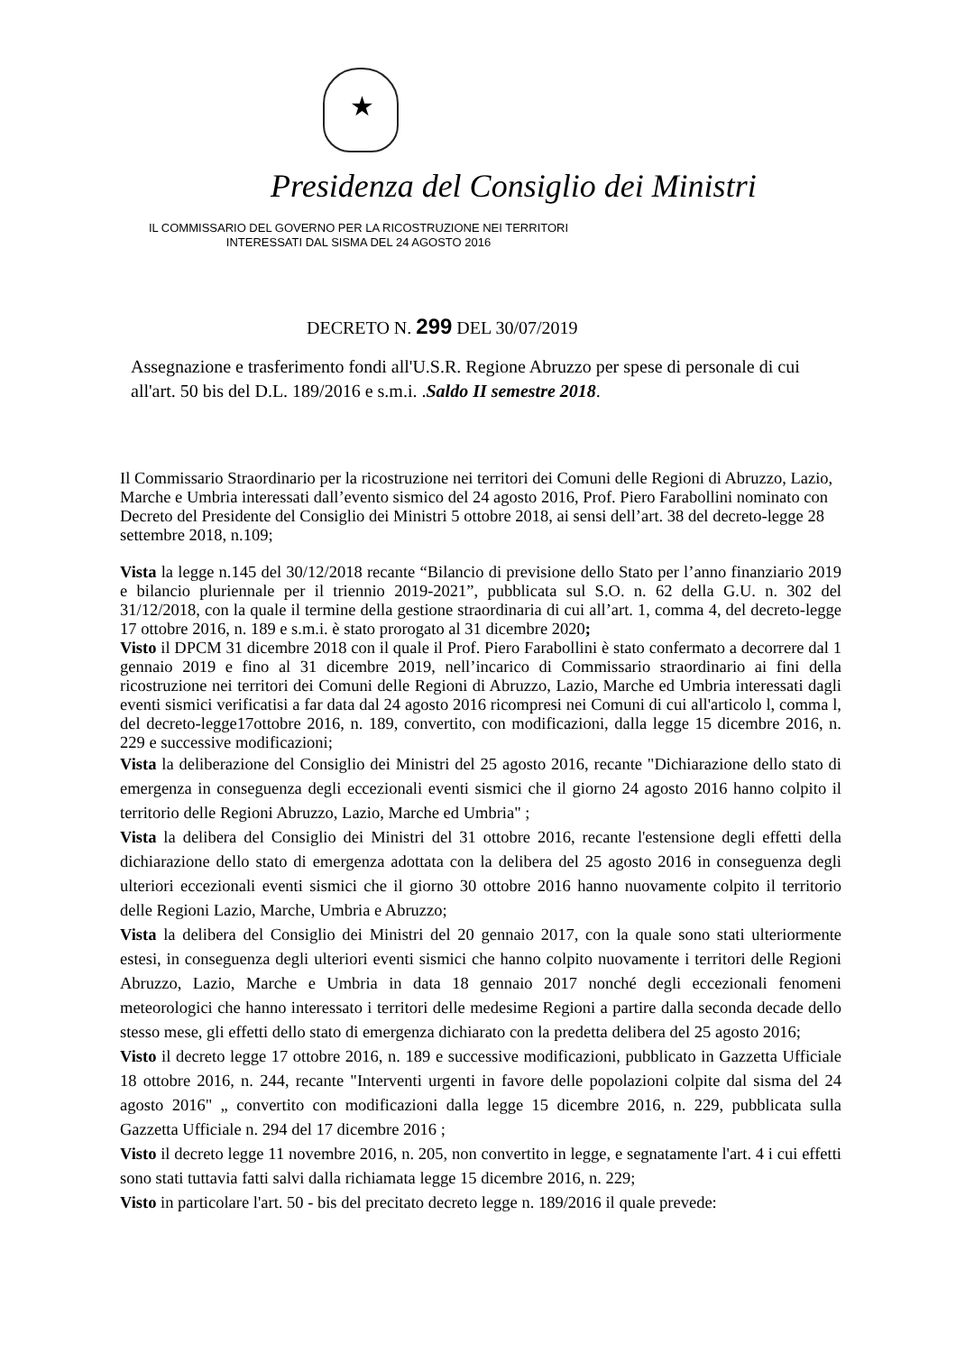★
Presidenza del Consiglio dei Ministri
IL COMMISSARIO DEL GOVERNO PER LA RICOSTRUZIONE NEI TERRITORI
INTERESSATI DAL SISMA DEL 24 AGOSTO 2016
DECRETO N. 299 DEL 30/07/2019
Assegnazione e trasferimento fondi all'U.S.R. Regione Abruzzo per spese di personale di cui all'art. 50 bis del D.L. 189/2016 e s.m.i. .Saldo II semestre 2018.
Il Commissario Straordinario per la ricostruzione nei territori dei Comuni delle Regioni di Abruzzo, Lazio, Marche e Umbria interessati dall’evento sismico del 24 agosto 2016, Prof. Piero Farabollini nominato con Decreto del Presidente del Consiglio dei Ministri 5 ottobre 2018, ai sensi dell’art. 38 del decreto-legge 28 settembre 2018, n.109;
Vista la legge n.145 del 30/12/2018 recante “Bilancio di previsione dello Stato per l’anno finanziario 2019 e bilancio pluriennale per il triennio 2019-2021”, pubblicata sul S.O. n. 62 della G.U. n. 302 del 31/12/2018, con la quale il termine della gestione straordinaria di cui all’art. 1, comma 4, del decreto-legge 17 ottobre 2016, n. 189 e s.m.i. è stato prorogato al 31 dicembre 2020;
Visto il DPCM 31 dicembre 2018 con il quale il Prof. Piero Farabollini è stato confermato a decorrere dal 1 gennaio 2019 e fino al 31 dicembre 2019, nell’incarico di Commissario straordinario ai fini della ricostruzione nei territori dei Comuni delle Regioni di Abruzzo, Lazio, Marche ed Umbria interessati dagli eventi sismici verificatisi a far data dal 24 agosto 2016 ricompresi nei Comuni di cui all'articolo l, comma l, del decreto-legge17ottobre 2016, n. 189, convertito, con modificazioni, dalla legge 15 dicembre 2016, n. 229 e successive modificazioni;
Vista la deliberazione del Consiglio dei Ministri del 25 agosto 2016, recante "Dichiarazione dello stato di emergenza in conseguenza degli eccezionali eventi sismici che il giorno 24 agosto 2016 hanno colpito il territorio delle Regioni Abruzzo, Lazio, Marche ed Umbria" ;
Vista la delibera del Consiglio dei Ministri del 31 ottobre 2016, recante l'estensione degli effetti della dichiarazione dello stato di emergenza adottata con la delibera del 25 agosto 2016 in conseguenza degli ulteriori eccezionali eventi sismici che il giorno 30 ottobre 2016 hanno nuovamente colpito il territorio delle Regioni Lazio, Marche, Umbria e Abruzzo;
Vista la delibera del Consiglio dei Ministri del 20 gennaio 2017, con la quale sono stati ulteriormente estesi, in conseguenza degli ulteriori eventi sismici che hanno colpito nuovamente i territori delle Regioni Abruzzo, Lazio, Marche e Umbria in data 18 gennaio 2017 nonché degli eccezionali fenomeni meteorologici che hanno interessato i territori delle medesime Regioni a partire dalla seconda decade dello stesso mese, gli effetti dello stato di emergenza dichiarato con la predetta delibera del 25 agosto 2016;
Visto il decreto legge 17 ottobre 2016, n. 189 e successive modificazioni, pubblicato in Gazzetta Ufficiale 18 ottobre 2016, n. 244, recante "Interventi urgenti in favore delle popolazioni colpite dal sisma del 24 agosto 2016" „ convertito con modificazioni dalla legge 15 dicembre 2016, n. 229, pubblicata sulla Gazzetta Ufficiale n. 294 del 17 dicembre 2016 ;
Visto il decreto legge 11 novembre 2016, n. 205, non convertito in legge, e segnatamente l'art. 4 i cui effetti sono stati tuttavia fatti salvi dalla richiamata legge 15 dicembre 2016, n. 229;
Visto in particolare l'art. 50 - bis del precitato decreto legge n. 189/2016 il quale prevede: